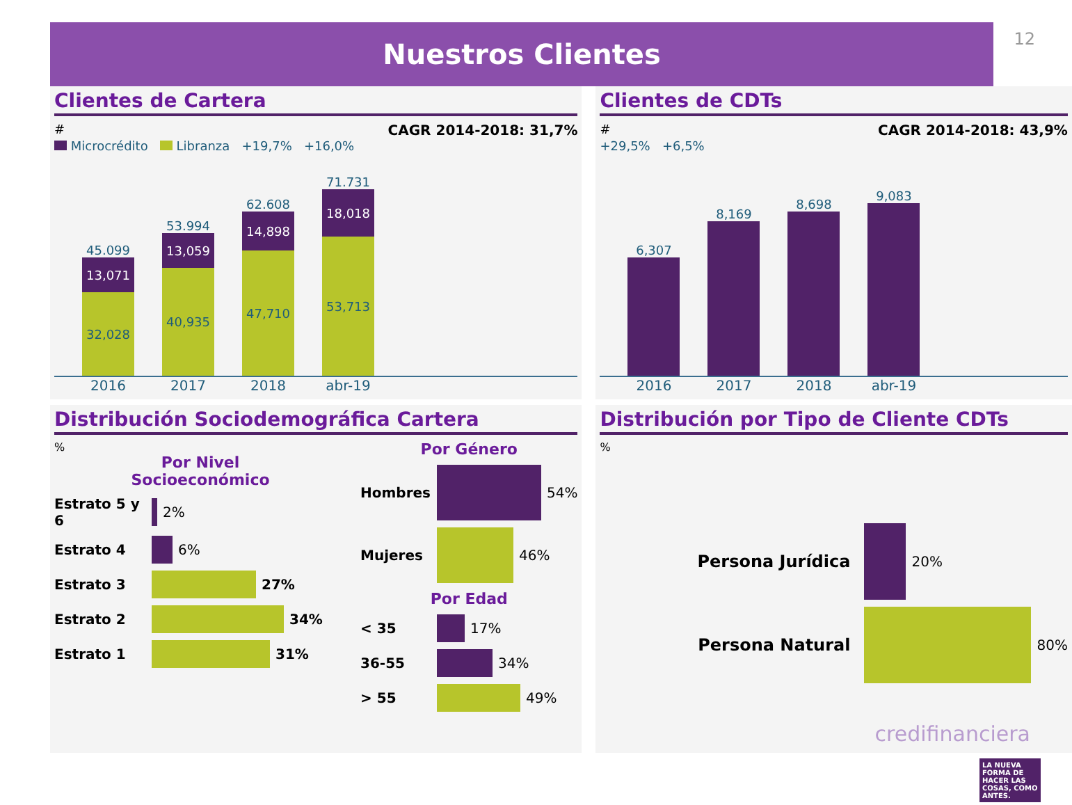12
Nuestros Clientes
Clientes de Cartera
# CAGR 2014-2018: 31,7%
Microcrédito Libranza +19,7% +16,0%
45.099
13,071
32,028
53.994
13,059
40,935
62.608
14,898
47,710
71.731
18,018
53,713
2016 2017 2018 abr-19
Clientes de CDTs
# CAGR 2014-2018: 43,9%
+29,5% +6,5%
6,307
8,169
8,698
9,083
2016 2017 2018 abr-19
Distribución Sociodemográfica Cartera
%
Por Nivel
Socioeconómico
Estrato 5 y 6 2%
Estrato 4 6%
Estrato 3 27%
Estrato 2 34%
Estrato 1 31%
Por Género
Hombres 54%
Mujeres 46%
Por Edad
< 35 17%
36-55 34%
> 55 49%
Distribución por Tipo de Cliente CDTs
%
Persona Jurídica 20%
Persona Natural 80%
credifinanciera
LA NUEVA FORMA DE HACER LAS COSAS, COMO ANTES.